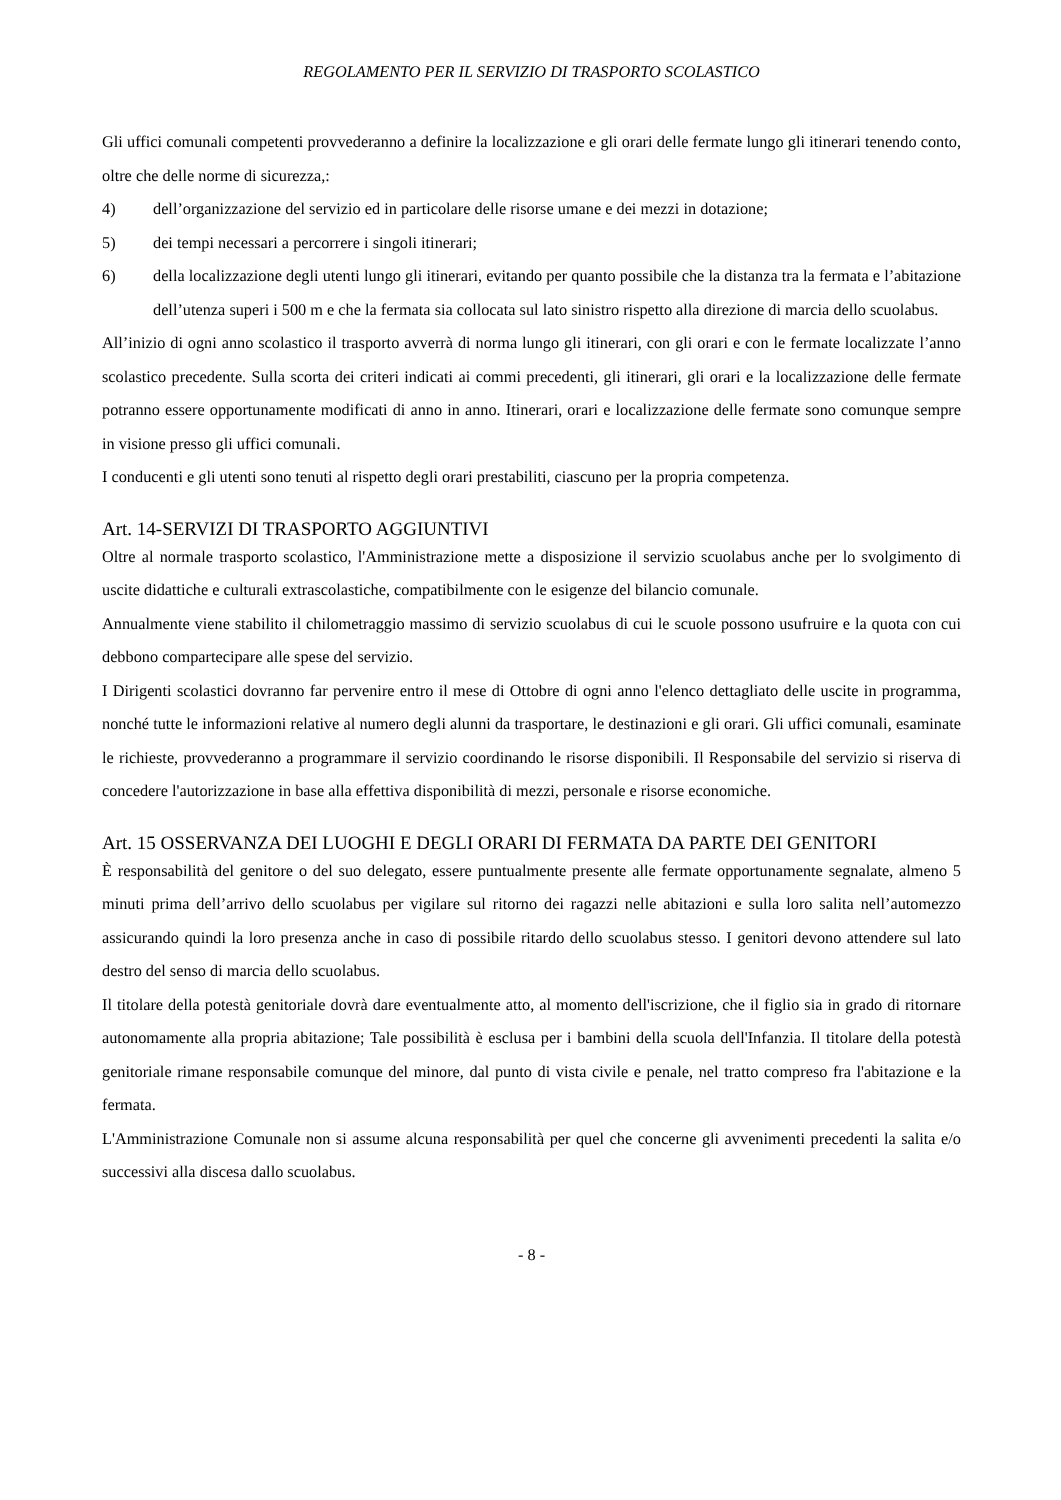REGOLAMENTO PER IL SERVIZIO DI TRASPORTO SCOLASTICO
Gli uffici comunali competenti provvederanno a definire la localizzazione e gli orari delle fermate lungo gli itinerari tenendo conto, oltre che delle norme di sicurezza,:
4) dell’organizzazione del servizio ed in particolare delle risorse umane e dei mezzi in dotazione;
5) dei tempi necessari a percorrere i singoli itinerari;
6) della localizzazione degli utenti lungo gli itinerari, evitando per quanto possibile che la distanza tra la fermata e l’abitazione dell’utenza superi i 500 m e che la fermata sia collocata sul lato sinistro rispetto alla direzione di marcia dello scuolabus.
All’inizio di ogni anno scolastico il trasporto avverrà di norma lungo gli itinerari, con gli orari e con le fermate localizzate l’anno scolastico precedente. Sulla scorta dei criteri indicati ai commi precedenti, gli itinerari, gli orari e la localizzazione delle fermate potranno essere opportunamente modificati di anno in anno. Itinerari, orari e localizzazione delle fermate sono comunque sempre in visione presso gli uffici comunali.
I conducenti e gli utenti sono tenuti al rispetto degli orari prestabiliti, ciascuno per la propria competenza.
Art. 14-SERVIZI DI TRASPORTO AGGIUNTIVI
Oltre al normale trasporto scolastico, l'Amministrazione mette a disposizione il servizio scuolabus anche per lo svolgimento di uscite didattiche e culturali extrascolastiche, compatibilmente con le esigenze del bilancio comunale.
Annualmente viene stabilito il chilometraggio massimo di servizio scuolabus di cui le scuole possono usufruire e la quota con cui debbono compartecipare alle spese del servizio.
I Dirigenti scolastici dovranno far pervenire entro il mese di Ottobre di ogni anno l'elenco dettagliato delle uscite in programma, nonché tutte le informazioni relative al numero degli alunni da trasportare, le destinazioni e gli orari. Gli uffici comunali, esaminate le richieste, provvederanno a programmare il servizio coordinando le risorse disponibili. Il Responsabile del servizio si riserva di concedere l'autorizzazione in base alla effettiva disponibilità di mezzi, personale e risorse economiche.
Art. 15 OSSERVANZA DEI LUOGHI E DEGLI ORARI DI FERMATA DA PARTE DEI GENITORI
È responsabilità del genitore o del suo delegato, essere puntualmente presente alle fermate opportunamente segnalate, almeno 5 minuti prima dell’arrivo dello scuolabus per vigilare sul ritorno dei ragazzi nelle abitazioni e sulla loro salita nell’automezzo assicurando quindi la loro presenza anche in caso di possibile ritardo dello scuolabus stesso. I genitori devono attendere sul lato destro del senso di marcia dello scuolabus.
Il titolare della potestà genitoriale dovrà dare eventualmente atto, al momento dell'iscrizione, che il figlio sia in grado di ritornare autonomamente alla propria abitazione; Tale possibilità è esclusa per i bambini della scuola dell'Infanzia. Il titolare della potestà genitoriale rimane responsabile comunque del minore, dal punto di vista civile e penale, nel tratto compreso fra l'abitazione e la fermata.
L'Amministrazione Comunale non si assume alcuna responsabilità per quel che concerne gli avvenimenti precedenti la salita e/o successivi alla discesa dallo scuolabus.
- 8 -